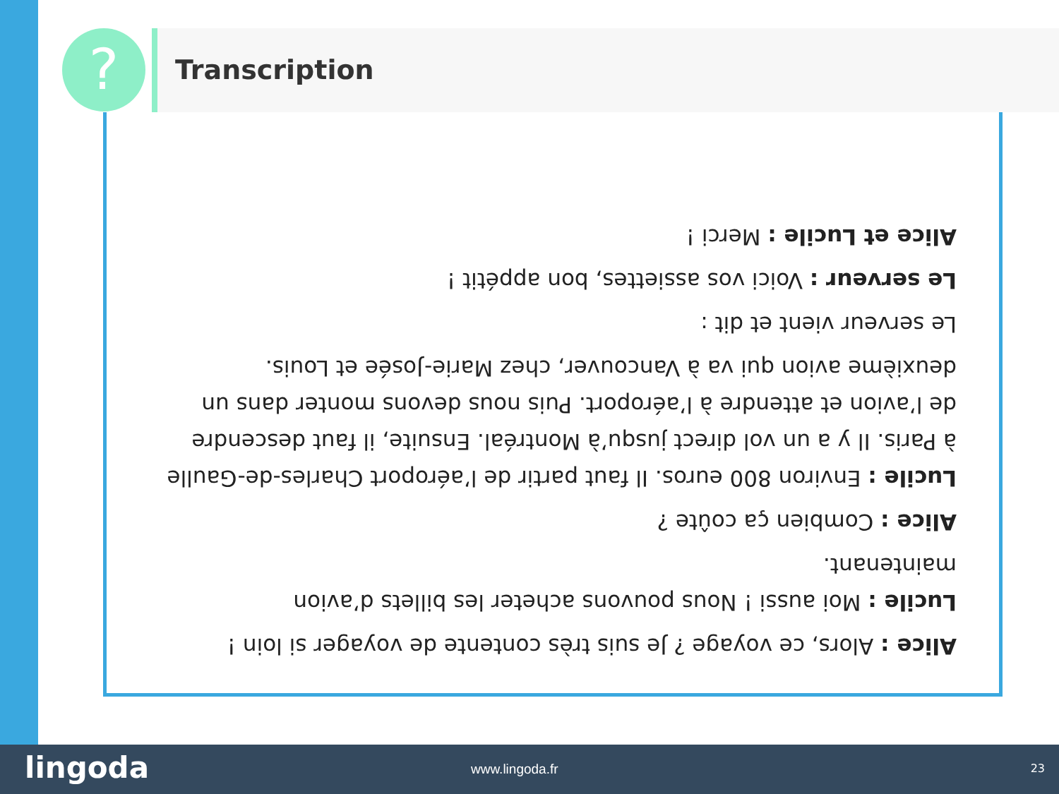? Transcription
Alice : Alors, ce voyage ? Je suis très contente de voyager si loin !
Lucile : Moi aussi ! Nous pouvons acheter les billets d’avion maintenant.
Alice : Combien ça coûte ?
Lucile : Environ 800 euros. Il faut partir de l’aéroport Charles-de-Gaulle à Paris. Il y a un vol direct jusqu’à Montréal. Ensuite, il faut descendre de l’avion et attendre à l’aéroport. Puis nous devons monter dans un deuxième avion qui va à Vancouver, chez Marie-Josée et Louis.
Le serveur vient et dit :
Le serveur : Voici vos assiettes, bon appétit !
Alice et Lucile : Merci !
lingoda www.lingoda.fr 23